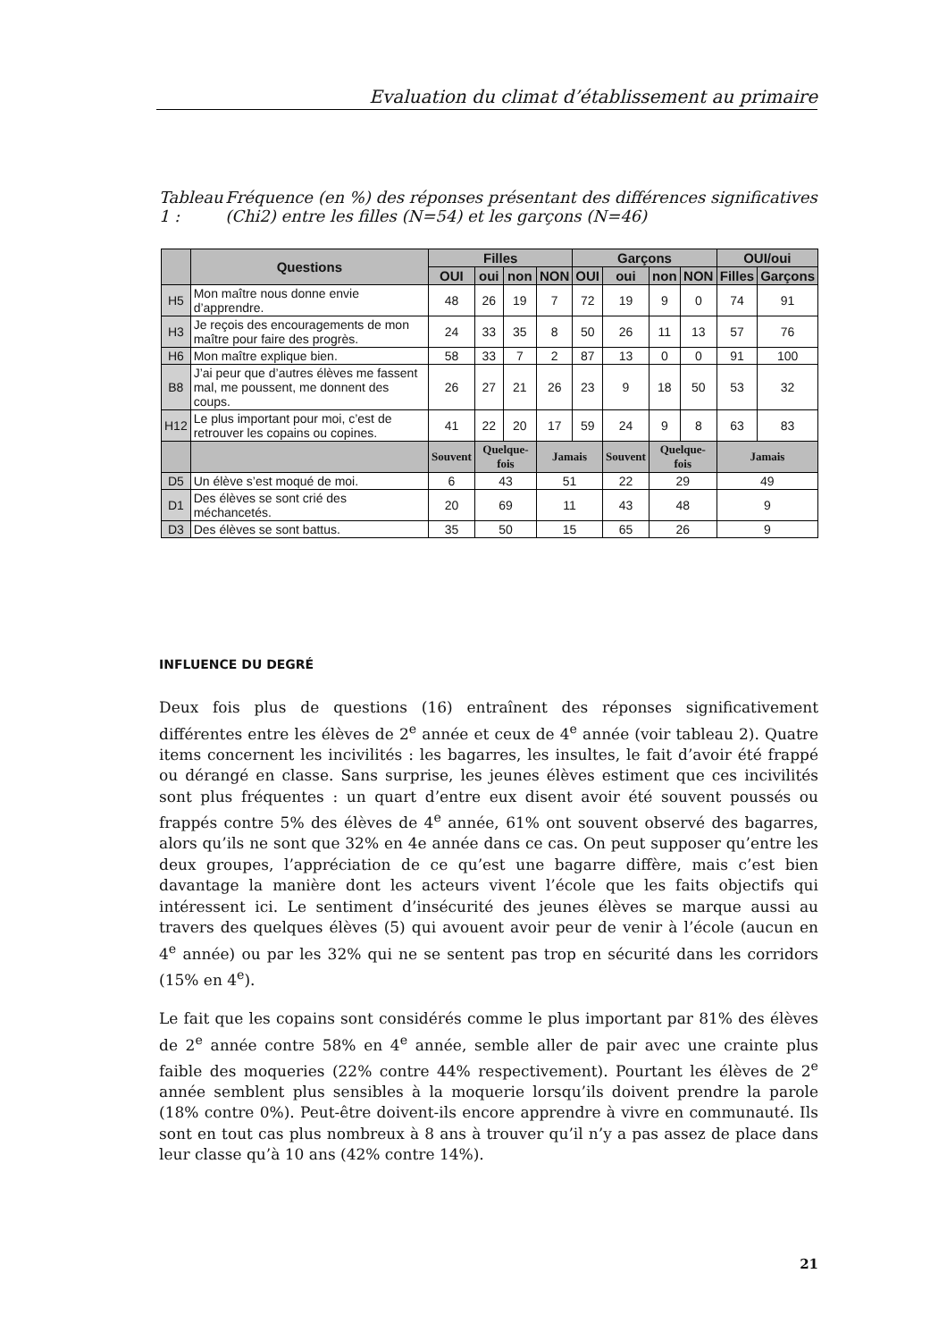Evaluation du climat d’établissement au primaire
Tableau 1 : Fréquence (en %) des réponses présentant des différences significatives (Chi2) entre les filles (N=54) et les garçons (N=46)
| | Questions | Filles | | | | Garçons | | | | OUI/oui | |
| --- | --- | --- | --- | --- | --- | --- | --- | --- | --- | --- | --- |
| | | OUI | oui | non | NON | OUI | oui | non | NON | Filles | Garçons |
| H5 | Mon maître nous donne envie d’apprendre. | 48 | 26 | 19 | 7 | 72 | 19 | 9 | 0 | 74 | 91 |
| H3 | Je reçois des encouragements de mon maître pour faire des progrès. | 24 | 33 | 35 | 8 | 50 | 26 | 11 | 13 | 57 | 76 |
| H6 | Mon maître explique bien. | 58 | 33 | 7 | 2 | 87 | 13 | 0 | 0 | 91 | 100 |
| B8 | J’ai peur que d’autres élèves me fassent mal, me poussent, me donnent des coups. | 26 | 27 | 21 | 26 | 23 | 9 | 18 | 50 | 53 | 32 |
| H12 | Le plus important pour moi, c’est de retrouver les copains ou copines. | 41 | 22 | 20 | 17 | 59 | 24 | 9 | 8 | 63 | 83 |
| | | Souvent | Quelque-fois | | Jamais | | Souvent | Quelque-fois | | Jamais | |
| D5 | Un élève s’est moqué de moi. | 6 | 43 | | 51 | | 22 | 29 | | 49 | |
| D1 | Des élèves se sont crié des méchancetés. | 20 | 69 | | 11 | | 43 | 48 | | 9 | |
| D3 | Des élèves se sont battus. | 35 | 50 | | 15 | | 65 | 26 | | 9 | |
INFLUENCE DU DEGRÉ
Deux fois plus de questions (16) entraînent des réponses significativement différentes entre les élèves de 2<sup>e</sup> année et ceux de 4<sup>e</sup> année (voir tableau 2). Quatre items concernent les incivilités : les bagarres, les insultes, le fait d’avoir été frappé ou dérangé en classe. Sans surprise, les jeunes élèves estiment que ces incivilités sont plus fréquentes : un quart d’entre eux disent avoir été souvent poussés ou frappés contre 5% des élèves de 4<sup>e</sup> année, 61% ont souvent observé des bagarres, alors qu’ils ne sont que 32% en 4e année dans ce cas. On peut supposer qu’entre les deux groupes, l’appréciation de ce qu’est une bagarre diffère, mais c’est bien davantage la manière dont les acteurs vivent l’école que les faits objectifs qui intéressent ici. Le sentiment d’insécurité des jeunes élèves se marque aussi au travers des quelques élèves (5) qui avouent avoir peur de venir à l’école (aucun en 4<sup>e</sup> année) ou par les 32% qui ne se sentent pas trop en sécurité dans les corridors (15% en 4<sup>e</sup>).
Le fait que les copains sont considérés comme le plus important par 81% des élèves de 2<sup>e</sup> année contre 58% en 4<sup>e</sup> année, semble aller de pair avec une crainte plus faible des moqueries (22% contre 44% respectivement). Pourtant les élèves de 2<sup>e</sup> année semblent plus sensibles à la moquerie lorsqu’ils doivent prendre la parole (18% contre 0%). Peut-être doivent-ils encore apprendre à vivre en communauté. Ils sont en tout cas plus nombreux à 8 ans à trouver qu’il n’y a pas assez de place dans leur classe qu’à 10 ans (42% contre 14%).
21